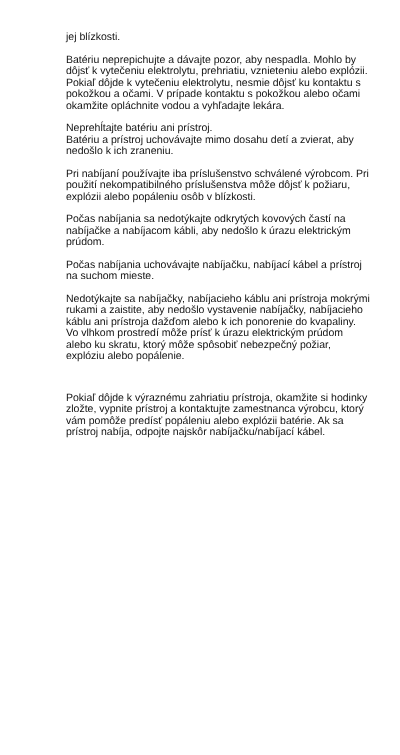jej blízkosti.
Batériu neprepichujte a dávajte pozor, aby nespadla. Mohlo by dôjsť k vytečeniu elektrolytu, prehriatiu, vznieteniu alebo explózii. Pokiaľ dôjde k vytečeniu elektrolytu, nesmie dôjsť ku kontaktu s pokožkou a očami. V prípade kontaktu s pokožkou alebo očami okamžite opláchnite vodou a vyhľadajte lekára.
Neprehĺtajte batériu ani prístroj.
Batériu a prístroj uchovávajte mimo dosahu detí a zvierat, aby nedošlo k ich zraneniu.
Pri nabíjaní používajte iba príslušenstvo schválené výrobcom. Pri použití nekompatibilného príslušenstva môže dôjsť k požiaru, explózii alebo popáleniu osôb v blízkosti.
Počas nabíjania sa nedotýkajte odkrytých kovových častí na nabíjačke a nabíjacom kábli, aby nedošlo k úrazu elektrickým prúdom.
Počas nabíjania uchovávajte nabíjačku, nabíjací kábel a prístroj na suchom mieste.
Nedotýkajte sa nabíjačky, nabíjacieho káblu ani prístroja mokrými rukami a zaistite, aby nedošlo vystavenie nabíjačky, nabíjacieho káblu ani prístroja dažďom alebo k ich ponorenie do kvapaliny. Vo vlhkom prostredí môže prísť k úrazu elektrickým prúdom alebo ku skratu, ktorý môže spôsobiť nebezpečný požiar, explóziu alebo popálenie.
Pokiaľ dôjde k výraznému zahriatiu prístroja, okamžite si hodinky zložte, vypnite prístroj a kontaktujte zamestnanca výrobcu, ktorý vám pomôže predísť popáleniu alebo explózii batérie. Ak sa prístroj nabíja, odpojte najskôr nabíjačku/nabíjací kábel.